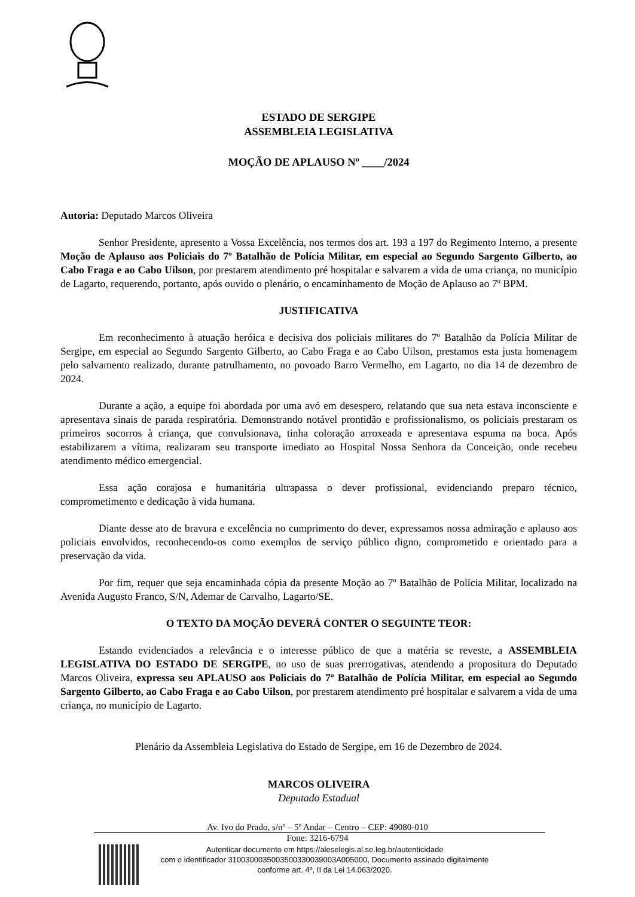ESTADO DE SERGIPE
ASSEMBLEIA LEGISLATIVA
MOÇÃO DE APLAUSO Nº ____/2024
Autoria: Deputado Marcos Oliveira
Senhor Presidente, apresento a Vossa Excelência, nos termos dos art. 193 a 197 do Regimento Interno, a presente Moção de Aplauso aos Policiais do 7º Batalhão de Polícia Militar, em especial ao Segundo Sargento Gilberto, ao Cabo Fraga e ao Cabo Uilson, por prestarem atendimento pré hospitalar e salvarem a vida de uma criança, no município de Lagarto, requerendo, portanto, após ouvido o plenário, o encaminhamento de Moção de Aplauso ao 7º BPM.
JUSTIFICATIVA
Em reconhecimento à atuação heróica e decisiva dos policiais militares do 7º Batalhão da Polícia Militar de Sergipe, em especial ao Segundo Sargento Gilberto, ao Cabo Fraga e ao Cabo Uilson, prestamos esta justa homenagem pelo salvamento realizado, durante patrulhamento, no povoado Barro Vermelho, em Lagarto, no dia 14 de dezembro de 2024.
Durante a ação, a equipe foi abordada por uma avó em desespero, relatando que sua neta estava inconsciente e apresentava sinais de parada respiratória. Demonstrando notável prontidão e profissionalismo, os policiais prestaram os primeiros socorros à criança, que convulsionava, tinha coloração arroxeada e apresentava espuma na boca. Após estabilizarem a vítima, realizaram seu transporte imediato ao Hospital Nossa Senhora da Conceição, onde recebeu atendimento médico emergencial.
Essa ação corajosa e humanitária ultrapassa o dever profissional, evidenciando preparo técnico, comprometimento e dedicação à vida humana.
Diante desse ato de bravura e excelência no cumprimento do dever, expressamos nossa admiração e aplauso aos policiais envolvidos, reconhecendo-os como exemplos de serviço público digno, comprometido e orientado para a preservação da vida.
Por fim, requer que seja encaminhada cópia da presente Moção ao 7º Batalhão de Polícia Militar, localizado na Avenida Augusto Franco, S/N, Ademar de Carvalho, Lagarto/SE.
O TEXTO DA MOÇÃO DEVERÁ CONTER O SEGUINTE TEOR:
Estando evidenciados a relevância e o interesse público de que a matéria se reveste, a ASSEMBLEIA LEGISLATIVA DO ESTADO DE SERGIPE, no uso de suas prerrogativas, atendendo a propositura do Deputado Marcos Oliveira, expressa seu APLAUSO aos Policiais do 7º Batalhão de Polícia Militar, em especial ao Segundo Sargento Gilberto, ao Cabo Fraga e ao Cabo Uilson, por prestarem atendimento pré hospitalar e salvarem a vida de uma criança, no município de Lagarto.
Plenário da Assembleia Legislativa do Estado de Sergipe, em 16 de Dezembro de 2024.
MARCOS OLIVEIRA
Deputado Estadual
Av. Ivo do Prado, s/nº – 5º Andar – Centro – CEP: 49080-010
Fone: 3216-6794
Autenticar documento em https://aleselegis.al.se.leg.br/autenticidade
com o identificador 310030003500350033003900​3A005000, Documento assinado digitalmente
conforme art. 4º, II da Lei 14.063/2020.